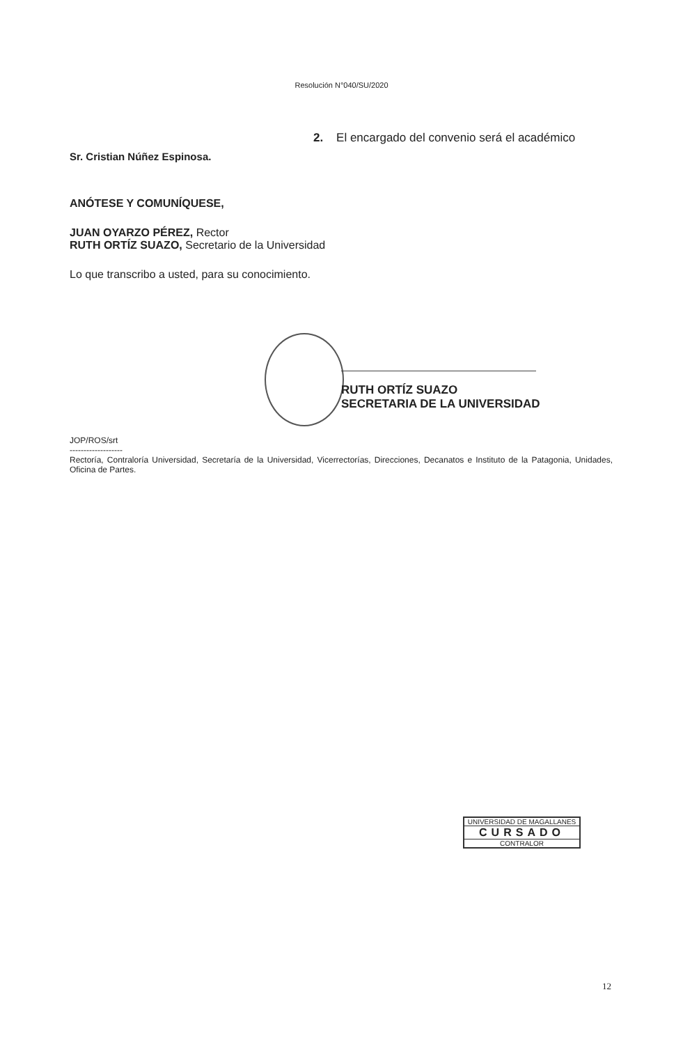Resolución N°040/SU/2020
2. El encargado del convenio será el académico
Sr. Cristian Núñez Espinosa.
ANÓTESE Y COMUNÍQUESE,
JUAN OYARZO PÉREZ, Rector
RUTH ORTÍZ SUAZO, Secretario de la Universidad
Lo que transcribo a usted, para su conocimiento.
RUTH ORTÍZ SUAZO
SECRETARIA DE LA UNIVERSIDAD
JOP/ROS/srt
-------------------
Rectoría, Contraloría Universidad, Secretaría de la Universidad, Vicerrectorías, Direcciones, Decanatos e Instituto de la Patagonia, Unidades, Oficina de Partes.
UNIVERSIDAD DE MAGALLANES
CURSADO
CONTRALOR
12